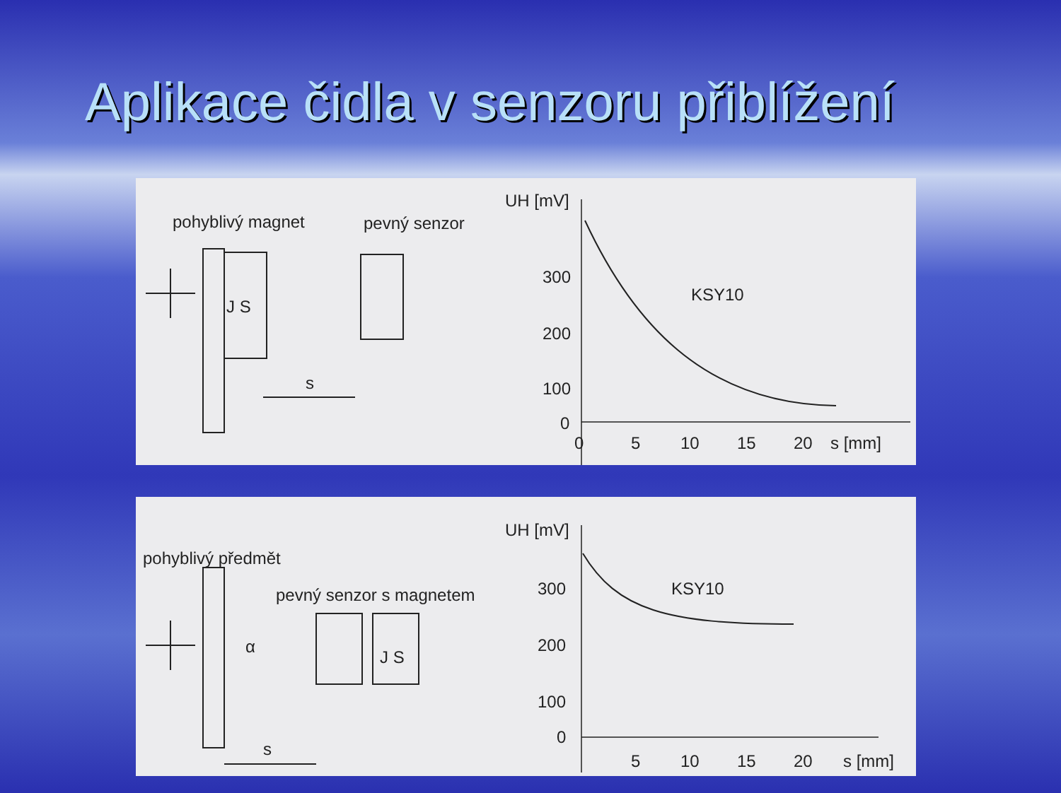Aplikace čidla v senzoru přiblížení
pohyblivý magnet
pevný senzor
J S
s
UH [mV]
300
200
100
0
0
5
10
15
20
s [mm]
KSY10
pohyblivý předmět
pevný senzor s magnetem
J S
α
s
UH [mV]
300
200
100
0
5
10
15
20
s [mm]
KSY10